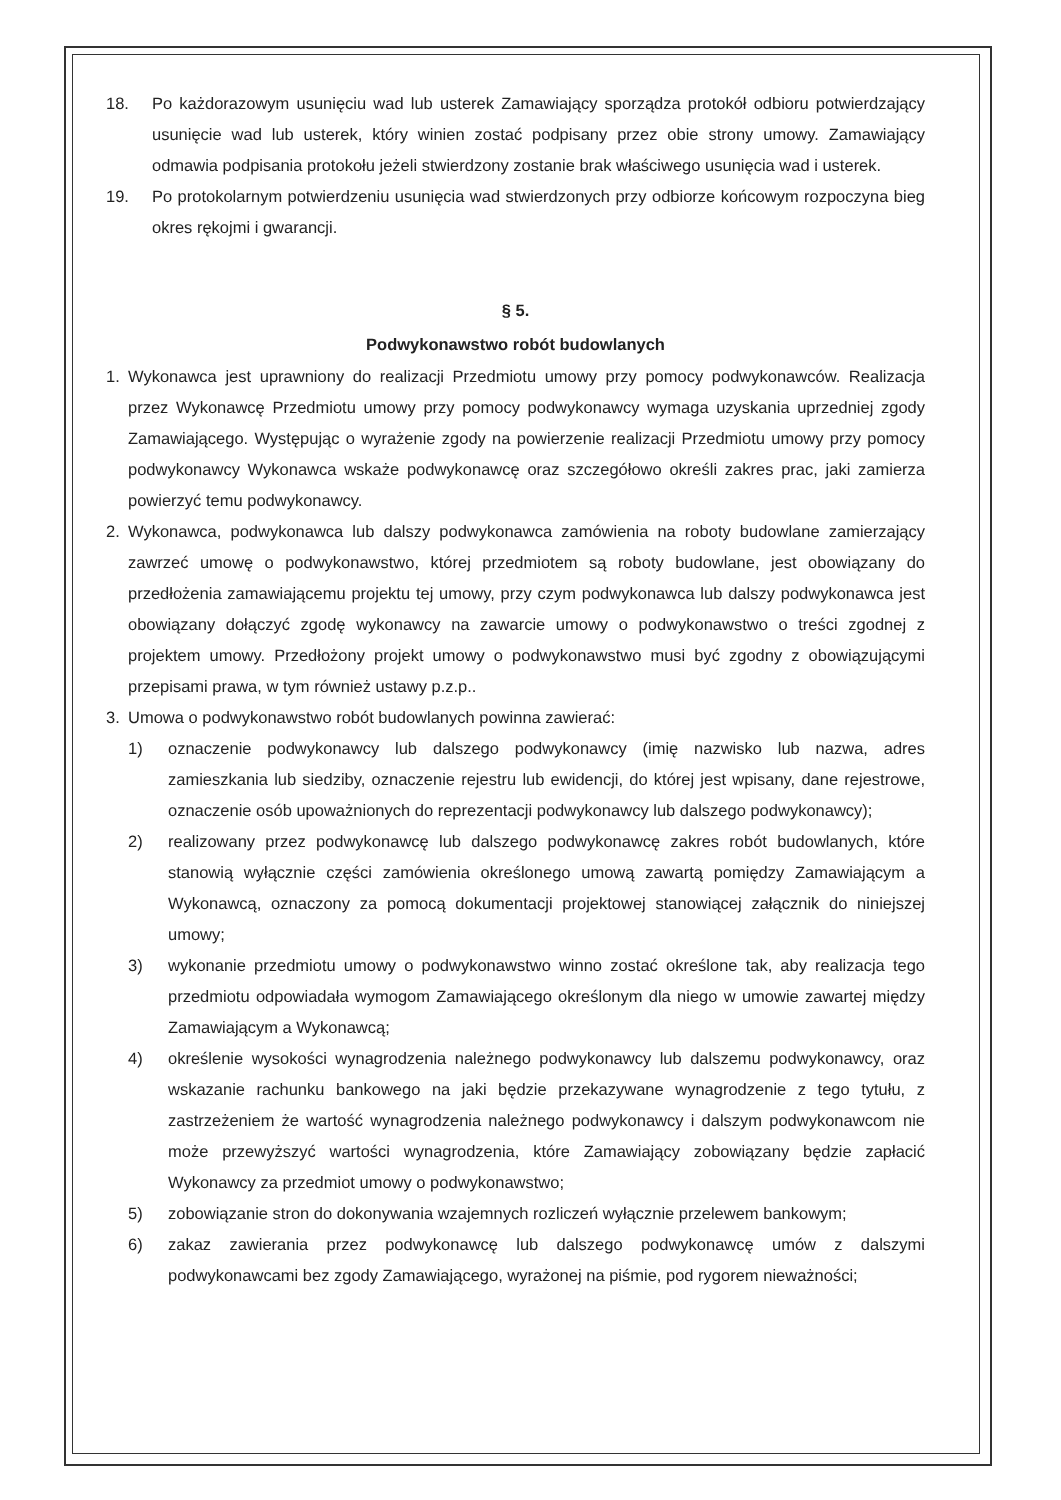18. Po każdorazowym usunięciu wad lub usterek Zamawiający sporządza protokół odbioru potwierdzający usunięcie wad lub usterek, który winien zostać podpisany przez obie strony umowy. Zamawiający odmawia podpisania protokołu jeżeli stwierdzony zostanie brak właściwego usunięcia wad i usterek.
19. Po protokolarnym potwierdzeniu usunięcia wad stwierdzonych przy odbiorze końcowym rozpoczyna bieg okres rękojmi i gwarancji.
§ 5.
Podwykonawstwo robót budowlanych
1. Wykonawca jest uprawniony do realizacji Przedmiotu umowy przy pomocy podwykonawców. Realizacja przez Wykonawcę Przedmiotu umowy przy pomocy podwykonawcy wymaga uzyskania uprzedniej zgody Zamawiającego. Występując o wyrażenie zgody na powierzenie realizacji Przedmiotu umowy przy pomocy podwykonawcy Wykonawca wskaże podwykonawcę oraz szczegółowo określi zakres prac, jaki zamierza powierzyć temu podwykonawcy.
2. Wykonawca, podwykonawca lub dalszy podwykonawca zamówienia na roboty budowlane zamierzający zawrzeć umowę o podwykonawstwo, której przedmiotem są roboty budowlane, jest obowiązany do przedłożenia zamawiającemu projektu tej umowy, przy czym podwykonawca lub dalszy podwykonawca jest obowiązany dołączyć zgodę wykonawcy na zawarcie umowy o podwykonawstwo o treści zgodnej z projektem umowy. Przedłożony projekt umowy o podwykonawstwo musi być zgodny z obowiązującymi przepisami prawa, w tym również ustawy p.z.p..
3. Umowa o podwykonawstwo robót budowlanych powinna zawierać:
1) oznaczenie podwykonawcy lub dalszego podwykonawcy (imię nazwisko lub nazwa, adres zamieszkania lub siedziby, oznaczenie rejestru lub ewidencji, do której jest wpisany, dane rejestrowe, oznaczenie osób upoważnionych do reprezentacji podwykonawcy lub dalszego podwykonawcy);
2) realizowany przez podwykonawcę lub dalszego podwykonawcę zakres robót budowlanych, które stanowią wyłącznie części zamówienia określonego umową zawartą pomiędzy Zamawiającym a Wykonawcą, oznaczony za pomocą dokumentacji projektowej stanowiącej załącznik do niniejszej umowy;
3) wykonanie przedmiotu umowy o podwykonawstwo winno zostać określone tak, aby realizacja tego przedmiotu odpowiadała wymogom Zamawiającego określonym dla niego w umowie zawartej między Zamawiającym a Wykonawcą;
4) określenie wysokości wynagrodzenia należnego podwykonawcy lub dalszemu podwykonawcy, oraz wskazanie rachunku bankowego na jaki będzie przekazywane wynagrodzenie z tego tytułu, z zastrzeżeniem że wartość wynagrodzenia należnego podwykonawcy i dalszym podwykonawcom nie może przewyższyć wartości wynagrodzenia, które Zamawiający zobowiązany będzie zapłacić Wykonawcy za przedmiot umowy o podwykonawstwo;
5) zobowiązanie stron do dokonywania wzajemnych rozliczeń wyłącznie przelewem bankowym;
6) zakaz zawierania przez podwykonawcę lub dalszego podwykonawcę umów z dalszymi podwykonawcami bez zgody Zamawiającego, wyrażonej na piśmie, pod rygorem nieważności;